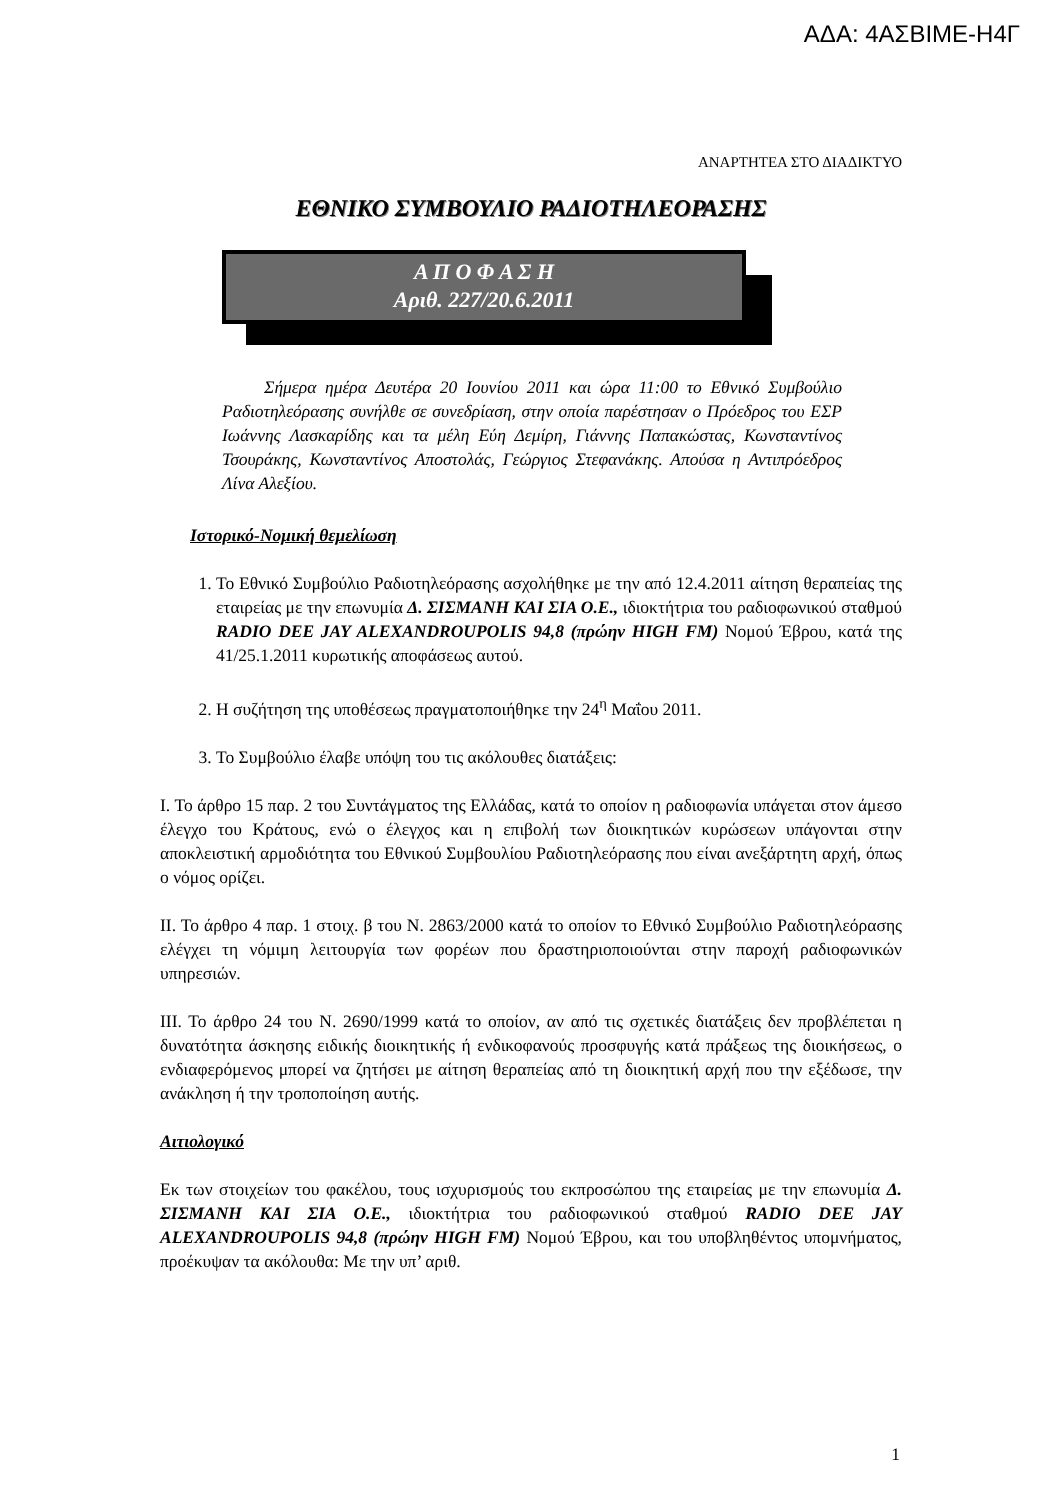ΑΔΑ: 4ΑΣΒΙΜΕ-Η4Γ
ΑΝΑΡΤΗΤΕΑ ΣΤΟ ΔΙΑΔΙΚΤΥΟ
ΕΘΝΙΚΟ ΣΥΜΒΟΥΛΙΟ ΡΑΔΙΟΤΗΛΕΟΡΑΣΗΣ
Α Π Ο Φ Α Σ Η
Αριθ. 227/20.6.2011
Σήμερα ημέρα Δευτέρα 20 Ιουνίου 2011 και ώρα 11:00 το Εθνικό Συμβούλιο Ραδιοτηλεόρασης συνήλθε σε συνεδρίαση, στην οποία παρέστησαν ο Πρόεδρος του ΕΣΡ Ιωάννης Λασκαρίδης και τα μέλη Εύη Δεμίρη, Γιάννης Παπακώστας, Κωνσταντίνος Τσουράκης, Κωνσταντίνος Αποστολάς, Γεώργιος Στεφανάκης. Απούσα η Αντιπρόεδρος Λίνα Αλεξίου.
Ιστορικό-Νομική θεμελίωση
1. Το Εθνικό Συμβούλιο Ραδιοτηλεόρασης ασχολήθηκε με την από 12.4.2011 αίτηση θεραπείας της εταιρείας με την επωνυμία Δ. ΣΙΣΜΑΝΗ ΚΑΙ ΣΙΑ Ο.Ε., ιδιοκτήτρια του ραδιοφωνικού σταθμού RADIO DEE JAY ALEXANDROUPOLIS 94,8 (πρώην HIGH FM) Νομού Έβρου, κατά της 41/25.1.2011 κυρωτικής αποφάσεως αυτού.
2. Η συζήτηση της υποθέσεως πραγματοποιήθηκε την 24<sup>η</sup> Μαΐου 2011.
3. Το Συμβούλιο έλαβε υπόψη του τις ακόλουθες διατάξεις:
Ι. Το άρθρο 15 παρ. 2 του Συντάγματος της Ελλάδας, κατά το οποίον η ραδιοφωνία υπάγεται στον άμεσο έλεγχο του Κράτους, ενώ ο έλεγχος και η επιβολή των διοικητικών κυρώσεων υπάγονται στην αποκλειστική αρμοδιότητα του Εθνικού Συμβουλίου Ραδιοτηλεόρασης που είναι ανεξάρτητη αρχή, όπως ο νόμος ορίζει.
ΙΙ. Το άρθρο 4 παρ. 1 στοιχ. β του Ν. 2863/2000 κατά το οποίον το Εθνικό Συμβούλιο Ραδιοτηλεόρασης ελέγχει τη νόμιμη λειτουργία των φορέων που δραστηριοποιούνται στην παροχή ραδιοφωνικών υπηρεσιών.
ΙΙΙ. Το άρθρο 24 του Ν. 2690/1999 κατά το οποίον, αν από τις σχετικές διατάξεις δεν προβλέπεται η δυνατότητα άσκησης ειδικής διοικητικής ή ενδικοφανούς προσφυγής κατά πράξεως της διοικήσεως, ο ενδιαφερόμενος μπορεί να ζητήσει με αίτηση θεραπείας από τη διοικητική αρχή που την εξέδωσε, την ανάκληση ή την τροποποίηση αυτής.
Αιτιολογικό
Εκ των στοιχείων του φακέλου, τους ισχυρισμούς του εκπροσώπου της εταιρείας με την επωνυμία Δ. ΣΙΣΜΑΝΗ ΚΑΙ ΣΙΑ Ο.Ε., ιδιοκτήτρια του ραδιοφωνικού σταθμού RADIO DEE JAY ALEXANDROUPOLIS 94,8 (πρώην HIGH FM) Νομού Έβρου, και του υποβληθέντος υπομνήματος, προέκυψαν τα ακόλουθα: Με την υπ’ αριθ.
1